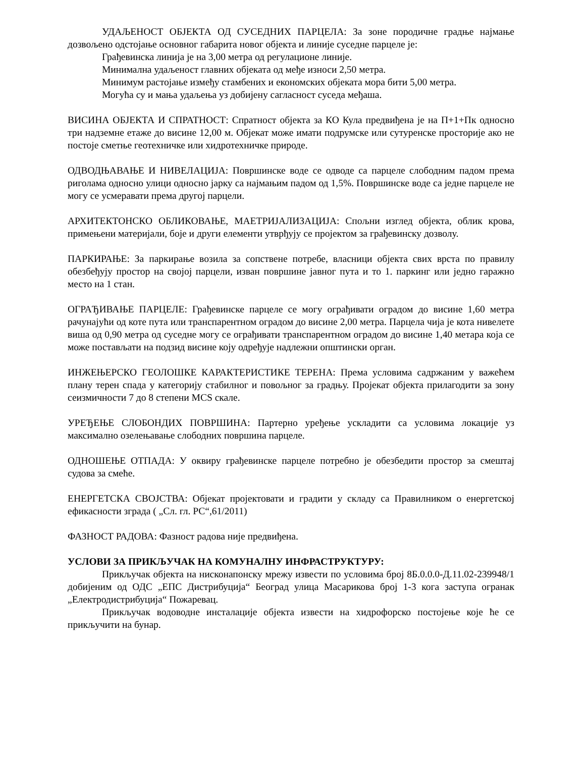УДАЉЕНОСТ ОБЈЕКТА ОД СУСЕДНИХ ПАРЦЕЛА: За зоне породичне градње најмање дозвољено одстојање основног габарита новог објекта и линије суседне парцеле је:
Грађевинска линија је на 3,00 метра од регулационе линије.
Минимална удаљеност главних објеката од међе износи 2,50 метра.
Минимум растојање између стамбених и економских објеката мора бити 5,00 метра.
Могућа су и мања удаљења уз добијену сагласност суседа међаша.
ВИСИНА ОБЈЕКТА И СПРАТНОСТ: Спратност објекта за КО Кула предвиђена је на П+1+Пк односно три надземне етаже до висине 12,00 м. Објекат може имати подрумске или сутуренске просторије ако не постоје сметње геотехничке или хидротехничке природе.
ОДВОДЊАВАЊЕ И НИВЕЛАЦИЈА: Површинске воде се одводе са парцеле слободним падом према риголама односно улици односно јарку са најмањим падом од 1,5%. Површинске воде са једне парцеле не могу се усмеравати према другој парцели.
АРХИТЕКТОНСКО ОБЛИКОВАЊЕ, МАЕТРИЈАЛИЗАЦИЈА: Спољни изглед објекта, облик крова, примењени материјали, боје и други елементи утврђују се пројектом за грађевинску дозволу.
ПАРКИРАЊЕ: За паркирање возила за сопствене потребе, власници објекта свих врста по правилу обезбеђују простор на својој парцели, изван површине јавног пута и то 1. паркинг или једно гаражно место на 1 стан.
ОГРАЂИВАЊЕ ПАРЦЕЛЕ: Грађевинске парцеле се могу ограђивати оградом до висине 1,60 метра рачунајући од коте пута или транспарентном оградом до висине 2,00 метра. Парцела чија је кота нивелете виша од 0,90 метра од суседне могу се ограђивати транспарентном оградом до висине 1,40 метара која се може постављати на подзид висине коју одређује надлежни општински орган.
ИНЖЕЊЕРСКО ГЕОЛОШКЕ КАРАКТЕРИСТИКЕ ТЕРЕНА: Према условима садржаним у важећем плану терен спада у категорију стабилног и повољног за градњу. Пројекат објекта прилагодити за зону сеизмичности 7 до 8 степени MCS скале.
УРЕЂЕЊЕ СЛОБОНДИХ ПОВРШИНА: Партерно уређење ускладити са условима локације уз максимално озелењавање слободних површина парцеле.
ОДНОШЕЊЕ ОТПАДА: У оквиру грађевинске парцеле потребно је обезбедити простор за смештај судова за смеће.
ЕНЕРГЕТСКА СВОЈСТВА: Објекат пројектовати и градити у складу са Правилником о енергетској ефикасности зграда ( „Сл. гл. РС“,61/2011)
ФАЗНОСТ РАДОВА: Фазност радова није предвиђена.
УСЛОВИ ЗА ПРИКЉУЧАК НА КОМУНАЛНУ ИНФРАСТРУКТУРУ:
Прикључак објекта на нисконапонску мрежу извести по условима број 8Б.0.0.0-Д.11.02-239948/1 добијеним од ОДС „ЕПС Дистрибуција“ Београд улица Масарикова број 1-3 кога заступа огранак „Електродистрибуција“ Пожаревац.
Прикључак водоводне инсталације објекта извести на хидрофорско постојење које ће се прикључити на бунар.